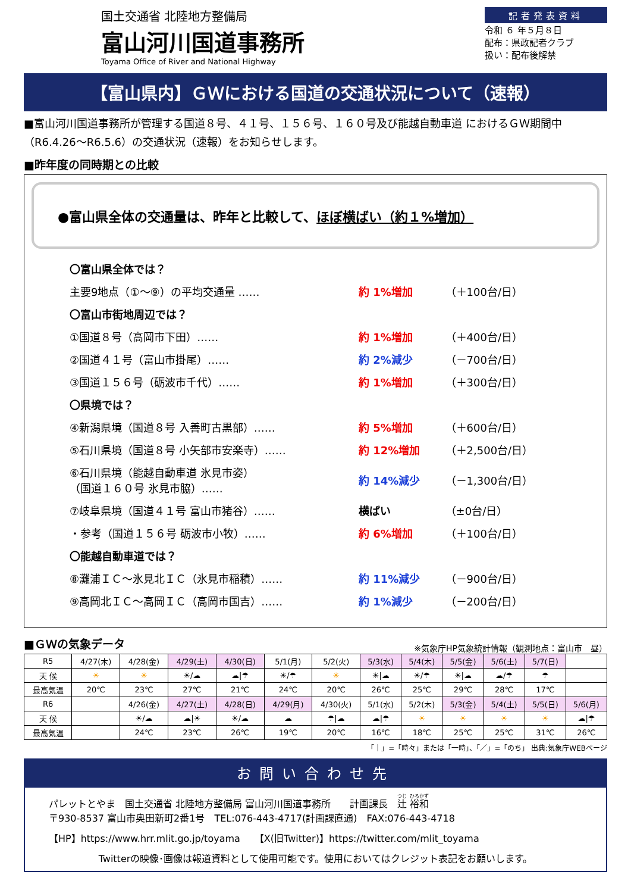国土交通省 北陸地方整備局
富山河川国道事務所
Toyama Office of River and National Highway
記者発表資料
令和 ６ 年５月８日
配布：県政記者クラブ
扱い：配布後解禁
【富山県内】ＧＷにおける国道の交通状況について（速報）
■富山河川国道事務所が管理する国道８号、４１号、１５６号、１６０号及び能越自動車道 におけるＧＷ期間中（R6.4.26～R6.5.6）の交通状況（速報）をお知らせします。
■昨年度の同時期との比較
●富山県全体の交通量は、昨年と比較して、ほぼ横ばい（約１%増加）
| 〇富山県全体では？ | | |
| 主要9地点（①～⑨）の平均交通量 …… | 約 1%増加 | （＋100台/日） |
| 〇富山市街地周辺では？ | | |
| ①国道８号（高岡市下田）…… | 約 1%増加 | （＋400台/日） |
| ②国道４１号（富山市掛尾）…… | 約 2%減少 | （－700台/日） |
| ③国道１５６号（砺波市千代）…… | 約 1%増加 | （＋300台/日） |
| 〇県境では？ | | |
| ④新潟県境（国道８号 入善町古黒部）…… | 約 5%増加 | （＋600台/日） |
| ⑤石川県境（国道８号 小矢部市安楽寺）…… | 約 12%増加 | （＋2,500台/日） |
| ⑥石川県境（能越自動車道 氷見市姿） （国道１６０号 氷見市脇）…… | 約 14%減少 | （－1,300台/日） |
| ⑦岐阜県境（国道４１号 富山市猪谷）…… | 横ばい | （±0台/日） |
| ・参考（国道１５６号 砺波市小牧）…… | 約 6%増加 | （＋100台/日） |
| 〇能越自動車道では？ | | |
| ⑧灘浦ＩＣ～氷見北ＩＣ（氷見市稲積）…… | 約 11%減少 | （－900台/日） |
| ⑨高岡北ＩＣ～高岡ＩＣ（高岡市国吉）…… | 約 1%減少 | （－200台/日） |
■ＧＷの気象データ
※気象庁HP気象統計情報（観測地点：富山市　昼）
| R5 | 4/27(木) | 4/28(金) | 4/29(土) | 4/30(日) | 5/1(月) | 5/2(火) | 5/3(水) | 5/4(木) | 5/5(金) | 5/6(土) | 5/7(日) | |
| 天 候 | ☀ | ☀ | ☀/☁ | ☁/☂ | ☀/☂ | ☀ | ☀/☁ | ☀/☂ | ☀/☁ | ☁/☂ | ☂ | |
| 最高気温 | 20℃ | 23℃ | 27℃ | 21℃ | 24℃ | 20℃ | 26℃ | 25℃ | 29℃ | 28℃ | 17℃ | |
| R6 | | 4/26(金) | 4/27(土) | 4/28(日) | 4/29(月) | 4/30(火) | 5/1(水) | 5/2(木) | 5/3(金) | 5/4(土) | 5/5(日) | 5/6(月) |
| 天 候 | | ☀/☁ | ☁/☀ | ☀/☁ | ☁ | ☂/☁ | ☁/☂ | ☀ | ☀ | ☀ | ☀ | ☁/☂ |
| 最高気温 | | 24℃ | 23℃ | 26℃ | 19℃ | 20℃ | 16℃ | 18℃ | 25℃ | 25℃ | 31℃ | 26℃ |
「｜」=「時々」または「一時」、「／」=「のち」 出典:気象庁WEBページ
お問い合わせ先
パレットとやま　国土交通省 北陸地方整備局 富山河川国道事務所　　計画課長　辻 裕和
〒930-8537 富山市奥田新町2番1号　TEL:076-443-4717(計画課直通)　FAX:076-443-4718
【HP】https://www.hrr.mlit.go.jp/toyama　　【X(旧Twitter)】https://twitter.com/mlit_toyama
Twitterの映像･画像は報道資料として使用可能です。使用においてはクレジット表記をお願いします。